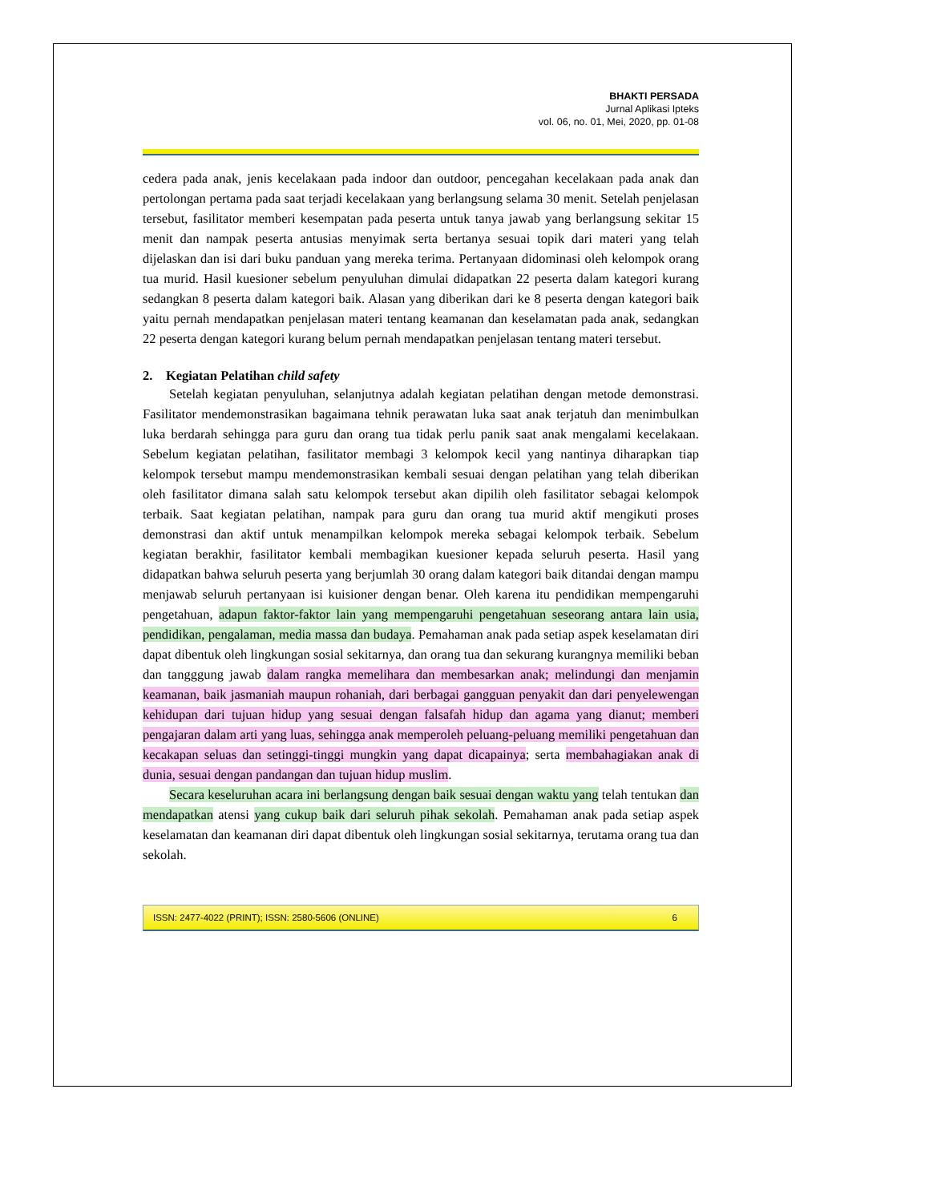BHAKTI PERSADA
Jurnal Aplikasi Ipteks
vol. 06, no. 01, Mei, 2020, pp. 01-08
cedera pada anak, jenis kecelakaan pada indoor dan outdoor, pencegahan kecelakaan pada anak dan pertolongan pertama pada saat terjadi kecelakaan yang berlangsung selama 30 menit. Setelah penjelasan tersebut, fasilitator memberi kesempatan pada peserta untuk tanya jawab yang berlangsung sekitar 15 menit dan nampak peserta antusias menyimak serta bertanya sesuai topik dari materi yang telah dijelaskan dan isi dari buku panduan yang mereka terima. Pertanyaan didominasi oleh kelompok orang tua murid. Hasil kuesioner sebelum penyuluhan dimulai didapatkan 22 peserta dalam kategori kurang sedangkan 8 peserta dalam kategori baik. Alasan yang diberikan dari ke 8 peserta dengan kategori baik yaitu pernah mendapatkan penjelasan materi tentang keamanan dan keselamatan pada anak, sedangkan 22 peserta dengan kategori kurang belum pernah mendapatkan penjelasan tentang materi tersebut.
2. Kegiatan Pelatihan child safety
Setelah kegiatan penyuluhan, selanjutnya adalah kegiatan pelatihan dengan metode demonstrasi. Fasilitator mendemonstrasikan bagaimana tehnik perawatan luka saat anak terjatuh dan menimbulkan luka berdarah sehingga para guru dan orang tua tidak perlu panik saat anak mengalami kecelakaan. Sebelum kegiatan pelatihan, fasilitator membagi 3 kelompok kecil yang nantinya diharapkan tiap kelompok tersebut mampu mendemonstrasikan kembali sesuai dengan pelatihan yang telah diberikan oleh fasilitator dimana salah satu kelompok tersebut akan dipilih oleh fasilitator sebagai kelompok terbaik. Saat kegiatan pelatihan, nampak para guru dan orang tua murid aktif mengikuti proses demonstrasi dan aktif untuk menampilkan kelompok mereka sebagai kelompok terbaik. Sebelum kegiatan berakhir, fasilitator kembali membagikan kuesioner kepada seluruh peserta. Hasil yang didapatkan bahwa seluruh peserta yang berjumlah 30 orang dalam kategori baik ditandai dengan mampu menjawab seluruh pertanyaan isi kuisioner dengan benar. Oleh karena itu pendidikan mempengaruhi pengetahuan, adapun faktor-faktor lain yang mempengaruhi pengetahuan seseorang antara lain usia, pendidikan, pengalaman, media massa dan budaya. Pemahaman anak pada setiap aspek keselamatan diri dapat dibentuk oleh lingkungan sosial sekitarnya, dan orang tua dan sekurang kurangnya memiliki beban dan tangggung jawab dalam rangka memelihara dan membesarkan anak; melindungi dan menjamin keamanan, baik jasmaniah maupun rohaniah, dari berbagai gangguan penyakit dan dari penyelewengan kehidupan dari tujuan hidup yang sesuai dengan falsafah hidup dan agama yang dianut; memberi pengajaran dalam arti yang luas, sehingga anak memperoleh peluang-peluang memiliki pengetahuan dan kecakapan seluas dan setinggi-tinggi mungkin yang dapat dicapainya; serta membahagiakan anak di dunia, sesuai dengan pandangan dan tujuan hidup muslim.
Secara keseluruhan acara ini berlangsung dengan baik sesuai dengan waktu yang telah tentukan dan mendapatkan atensi yang cukup baik dari seluruh pihak sekolah. Pemahaman anak pada setiap aspek keselamatan dan keamanan diri dapat dibentuk oleh lingkungan sosial sekitarnya, terutama orang tua dan sekolah.
ISSN: 2477-4022 (PRINT); ISSN: 2580-5606 (ONLINE) 6